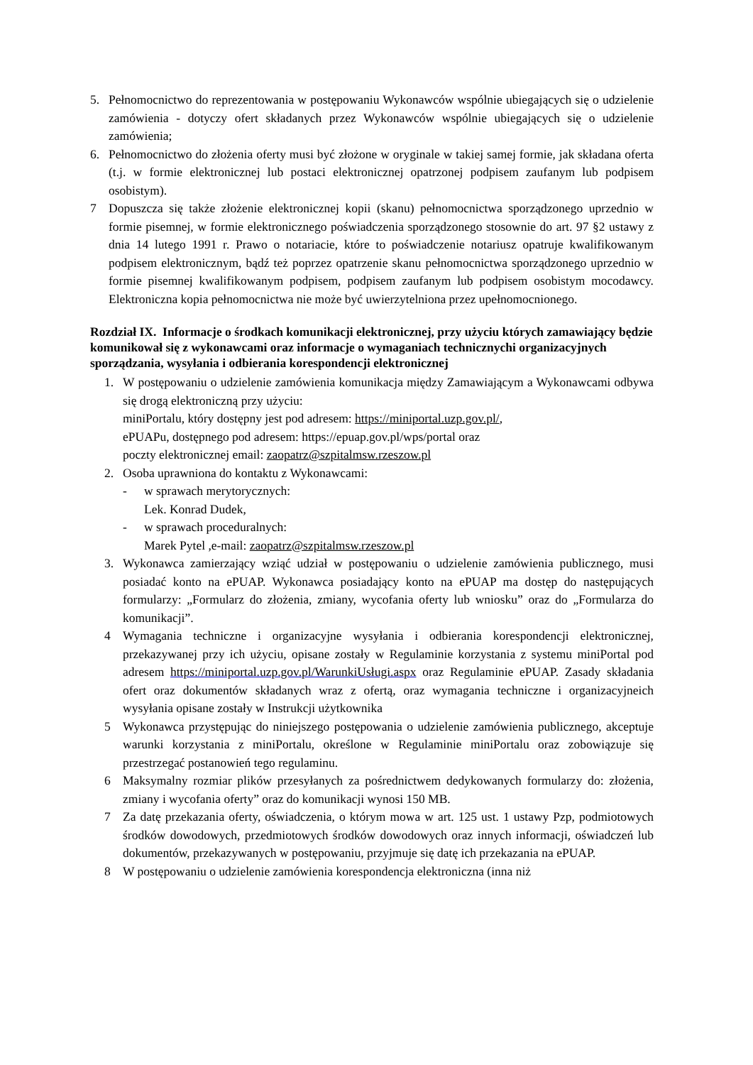5. Pełnomocnictwo do reprezentowania w postępowaniu Wykonawców wspólnie ubiegających się o udzielenie zamówienia - dotyczy ofert składanych przez Wykonawców wspólnie ubiegających się o udzielenie zamówienia;
6. Pełnomocnictwo do złożenia oferty musi być złożone w oryginale w takiej samej formie, jak składana oferta (t.j. w formie elektronicznej lub postaci elektronicznej opatrzonej podpisem zaufanym lub podpisem osobistym).
7 Dopuszcza się także złożenie elektronicznej kopii (skanu) pełnomocnictwa sporządzonego uprzednio w formie pisemnej, w formie elektronicznego poświadczenia sporządzonego stosownie do art. 97 §2 ustawy z dnia 14 lutego 1991 r. Prawo o notariacie, które to poświadczenie notariusz opatruje kwalifikowanym podpisem elektronicznym, bądź też poprzez opatrzenie skanu pełnomocnictwa sporządzonego uprzednio w formie pisemnej kwalifikowanym podpisem, podpisem zaufanym lub podpisem osobistym mocodawcy. Elektroniczna kopia pełnomocnictwa nie może być uwierzytelniona przez upełnomocnionego.
Rozdział IX. Informacje o środkach komunikacji elektronicznej, przy użyciu których zamawiający będzie komunikował się z wykonawcami oraz informacje o wymaganiach technicznychi organizacyjnych sporządzania, wysyłania i odbierania korespondencji elektronicznej
1. W postępowaniu o udzielenie zamówienia komunikacja między Zamawiającym a Wykonawcami odbywa się drogą elektroniczną przy użyciu:
miniPortalu, który dostępny jest pod adresem: https://miniportal.uzp.gov.pl/,
ePUAPu, dostępnego pod adresem: https://epuap.gov.pl/wps/portal oraz
poczty elektronicznej email: zaopatrz@szpitalmsw.rzeszow.pl
2. Osoba uprawniona do kontaktu z Wykonawcami:
- w sprawach merytorycznych:
Lek. Konrad Dudek,
- w sprawach proceduralnych:
Marek Pytel ,e-mail: zaopatrz@szpitalmsw.rzeszow.pl
3. Wykonawca zamierzający wziąć udział w postępowaniu o udzielenie zamówienia publicznego, musi posiadać konto na ePUAP. Wykonawca posiadający konto na ePUAP ma dostęp do następujących formularzy: „Formularz do złożenia, zmiany, wycofania oferty lub wniosku” oraz do „Formularza do komunikacji”.
4 Wymagania techniczne i organizacyjne wysyłania i odbierania korespondencji elektronicznej, przekazywanej przy ich użyciu, opisane zostały w Regulaminie korzystania z systemu miniPortal pod adresem https://miniportal.uzp.gov.pl/WarunkiUsługi.aspx oraz Regulaminie ePUAP. Zasady składania ofert oraz dokumentów składanych wraz z ofertą, oraz wymagania techniczne i organizacyjneich wysyłania opisane zostały w Instrukcji użytkownika
5 Wykonawca przystępując do niniejszego postępowania o udzielenie zamówienia publicznego, akceptuje warunki korzystania z miniPortalu, określone w Regulaminie miniPortalu oraz zobowiązuje się przestrzegać postanowień tego regulaminu.
6 Maksymalny rozmiar plików przesyłanych za pośrednictwem dedykowanych formularzy do: złożenia, zmiany i wycofania oferty” oraz do komunikacji wynosi 150 MB.
7 Za datę przekazania oferty, oświadczenia, o którym mowa w art. 125 ust. 1 ustawy Pzp, podmiotowych środków dowodowych, przedmiotowych środków dowodowych oraz innych informacji, oświadczeń lub dokumentów, przekazywanych w postępowaniu, przyjmuje się datę ich przekazania na ePUAP.
8 W postępowaniu o udzielenie zamówienia korespondencja elektroniczna (inna niż